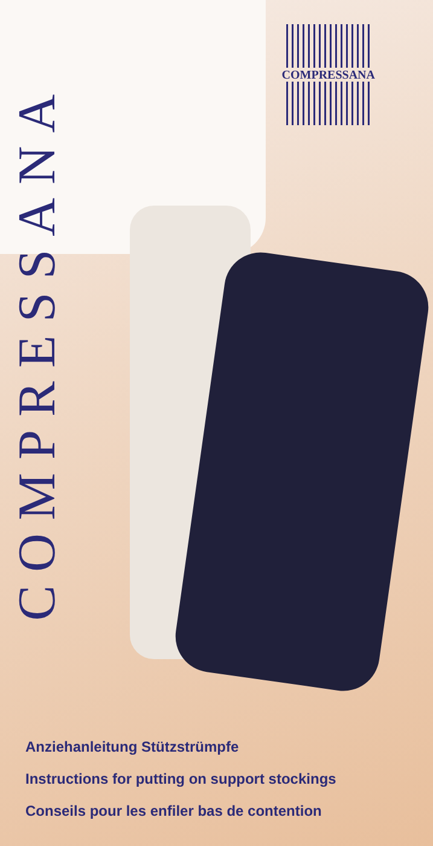COMPRESSANA
COMPRESSANA
Anziehanleitung Stützstrümpfe
Instructions for putting on support stockings
Conseils pour les enfiler bas de contention